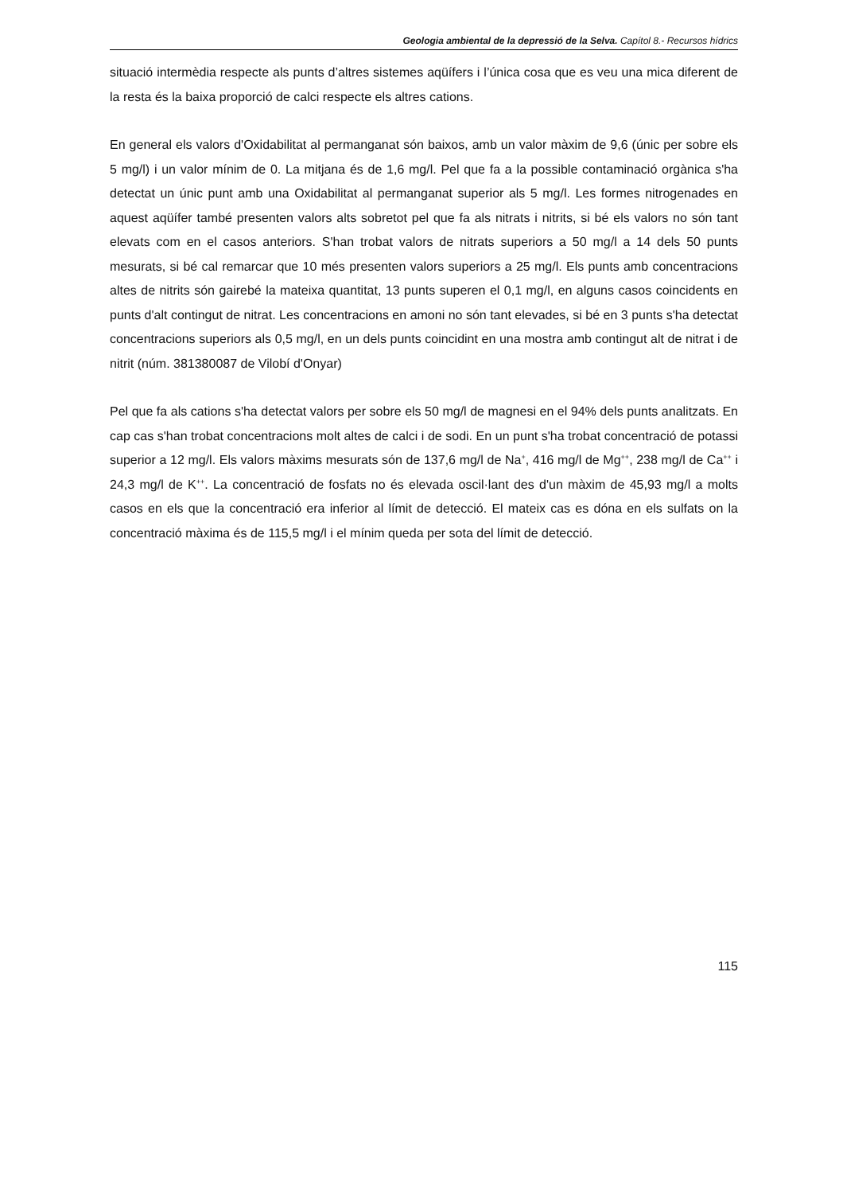Geologia ambiental de la depressió de la Selva. Capítol 8.- Recursos hídrics
situació intermèdia respecte als punts d’altres sistemes aqüífers i l’única cosa que es veu una mica diferent de la resta és la baixa proporció de calci respecte els altres cations.
En general els valors d'Oxidabilitat al permanganat són baixos, amb un valor màxim de 9,6 (únic per sobre els 5 mg/l) i un valor mínim de 0. La mitjana és de 1,6 mg/l. Pel que fa a la possible contaminació orgànica s'ha detectat un únic punt amb una Oxidabilitat al permanganat superior als 5 mg/l. Les formes nitrogenades en aquest aqüífer també presenten valors alts sobretot pel que fa als nitrats i nitrits, si bé els valors no són tant elevats com en el casos anteriors. S'han trobat valors de nitrats superiors a 50 mg/l a 14 dels 50 punts mesurats, si bé cal remarcar que 10 més presenten valors superiors a 25 mg/l. Els punts amb concentracions altes de nitrits són gairebé la mateixa quantitat, 13 punts superen el 0,1 mg/l, en alguns casos coincidents en punts d'alt contingut de nitrat. Les concentracions en amoni no són tant elevades, si bé en 3 punts s'ha detectat concentracions superiors als 0,5 mg/l, en un dels punts coincidint en una mostra amb contingut alt de nitrat i de nitrit (núm. 381380087 de Vilobí d'Onyar)
Pel que fa als cations s'ha detectat valors per sobre els 50 mg/l de magnesi en el 94% dels punts analitzats. En cap cas s'han trobat concentracions molt altes de calci i de sodi. En un punt s'ha trobat concentració de potassi superior a 12 mg/l. Els valors màxims mesurats són de 137,6 mg/l de Na<sup>+</sup>, 416 mg/l de Mg<sup>++</sup>, 238 mg/l de Ca<sup>++</sup> i 24,3 mg/l de K<sup>++</sup>. La concentració de fosfats no és elevada oscil·lant des d'un màxim de 45,93 mg/l a molts casos en els que la concentració era inferior al límit de detecció. El mateix cas es dóna en els sulfats on la concentració màxima és de 115,5 mg/l i el mínim queda per sota del límit de detecció.
115